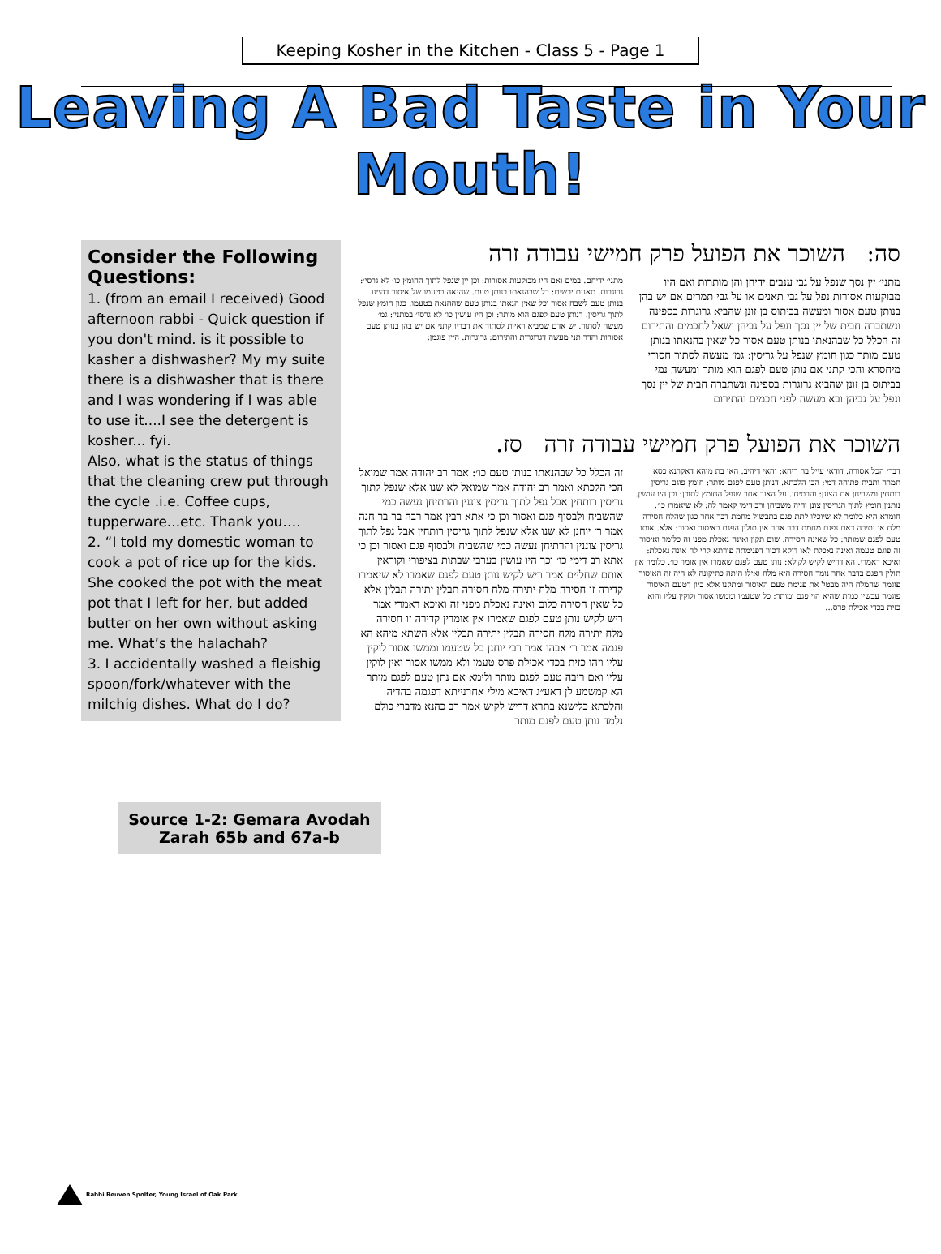Keeping Kosher in the Kitchen - Class 5 - Page 1
Leaving A Bad Taste in Your Mouth!
Consider the Following Questions:
1. (from an email I received) Good afternoon rabbi - Quick question if you don't mind. is it possible to kasher a dishwasher? My my suite there is a dishwasher that is there and I was wondering if I was able to use it....I see the detergent is kosher... fyi.
Also, what is the status of things that the cleaning crew put through the cycle .i.e. Coffee cups, tupperware...etc. Thank you….
2. “I told my domestic woman to cook a pot of rice up for the kids. She cooked the pot with the meat pot that I left for her, but added butter on her own without asking me. What’s the halachah?
3. I accidentally washed a fleishig spoon/fork/whatever with the milchig dishes. What do I do?
Source 1-2: Gemara Avodah Zarah 65b and 67a-b
סה: השוכר את הפועל פרק חמישי עבודה זרה
מתני׳ יין נסך שנפל על גבי ענבים ידיחן והן מותרות ואם היו מבוקעות אסורות נפל על גבי תאנים או על גבי תמרים אם יש בהן בנותן טעם אסור ומעשה בביתוס בן זונן שהביא גרוגרות בספינה ונשתברה חבית של יין נסך ונפל על גביהן ושאל לחכמים והתירום זה הכלל כל שבהנאתו בנותן טעם אסור כל שאין בהנאתו בנותן טעם מותר כגון חומץ שנפל על גריסין: גמ׳ מעשה לסתור חסורי מיחסרא והכי קתני אם נותן טעם לפגם הוא מותר ומעשה נמי בביתוס בן זונן שהביא גרוגרות בספינה ונשתברה חבית של יין נסך ונפל על גביהן ובא מעשה לפני חכמים והתירום
מתני׳ ידיחם. במים ואם היו מבוקעות אסורות: וכן יין שנפל לתוך החומץ כו׳ לא גרסי׳: גרוגרות. תאנים יבשים: כל שבהנאתו בנותן טעם. שהנאה בטעמו של איסור דהיינו בנותן טעם לשבח אסור וכל שאין הנאתו בנותן טעם שההנאה בטעמו: כגון חומץ שנפל לתוך גריסין. דנותן טעם לפגם הוא מותר: וכן היו עושין כו׳ לא גרסי׳ במתני׳: גמ׳ מעשה לסתור. יש אדם שמביא ראיות לסתור את דבריו קתני אם יש בהן בנותן טעם אסורות והדר תני מעשה דגרוגרות והתירום: גרוגרות. היין פוגמן:
השוכר את הפועל פרק חמישי עבודה זרה סז.
דברי הכל אסורה. דודאי עייל בה ריחא: והאי דיהיב. האי בת מיהא דאקרנא כסא תמרה ותבית פתוחה דמי: הכי הלכתא. דנותן טעם לפגם מותר: חומץ פוגם גריסין רותחין ומשביחן את הצונן: והרתיחן. על האור אחר שנפל החומץ לתוכן: וכן היו עושין. נותנין חומץ לתוך הגריסין צונן והיה משביחן ורב דימי קאמר לה: לא שיאמרו כו׳. חומרא היא כלומר לא שיוכלו לתת פגם בתבשיל מחמת דבר אחר כגון שהלח חסירה מלח או יתירה דאם נפגם מחמת דבר אחר אין תולין הפגם באיסור ואסור: אלא. אותו טעם לפגם שמותר: כל שאינה חסירה. שום תקון ואינה נאכלת מפני זה כלומר ואיסור זה פוגם טעמה ואינה נאכלת לאו דוקא דכיון דפגימתה פורתא קרי לה אינה נאכלת: ואיכא דאמרי. הא דריש לקיש לקולא: נותן טעם לפגם שאמרו אין אומר כו׳. כלומר אין תולין הפגם בדבר אחר נומר חסירה היא מלח ואילו היתה כתיקונה לא היה זה האיסור פוגמה שהמלח היה מבטל את פגימת טעם האיסור ומתקנו אלא כיון דטעם האיסור פוגמה עכשיו כמות שהיא הוי פגם ומותר: כל שטעמו וממשו אסור ולוקין עליו והוא כזית בכדי אכילת פרס...
זה הכלל כל שבהנאתו בנותן טעם כו׳: אמר רב יהודה אמר שמואל הכי הלכתא ואמר רב יהודה אמר שמואל לא שנו אלא שנפל לתוך גריסין רותחין אבל נפל לתוך גריסין צוננין והרתיחן נעשה כמי שהשביח ולבסוף פגם ואסור וכן כי אתא רבין אמר רבה בר בר חנה אמר ר׳ יוחנן לא שנו אלא שנפל לתוך גריסין רותחין אבל נפל לתוך גריסין צוננין והרתיחן נעשה כמי שהשביח ולבסוף פגם ואסור וכן כי אתא רב דימי כו׳ וכך היו עושין בערבי שבתות בציפורי וקוראין אותם שחליים אמר ריש לקיש נותן טעם לפגם שאמרו לא שיאמרו קדירה זו חסירה מלח יתירה מלח חסירה תבלין יתירה תבלין אלא כל שאין חסירה כלום ואינה נאכלת מפני זה ואיכא דאמרי אמר ריש לקיש נותן טעם לפגם שאמרו אין אומרין קדירה זו חסירה מלח יתירה מלח חסירה תבלין יתירה תבלין אלא השתא מיהא הא פגמה אמר ר׳ אבהו אמר רבי יוחנן כל שטעמו וממשו אסור לוקין עליו וזהו כזית בכדי אכילת פרס טעמו ולא ממשו אסור ואין לוקין עליו ואם ריבה טעם לפגם מותר ולימא אם נתן טעם לפגם מותר הא קמשמע לן דאע״ג דאיכא מילי אחרנייתא דפגמה בהדיה והלכתא כלישנא בתרא דריש לקיש אמר רב כהנא מדברי כולם נלמד נותן טעם לפגם מותר
Rabbi Reuven Spolter, Young Israel of Oak Park